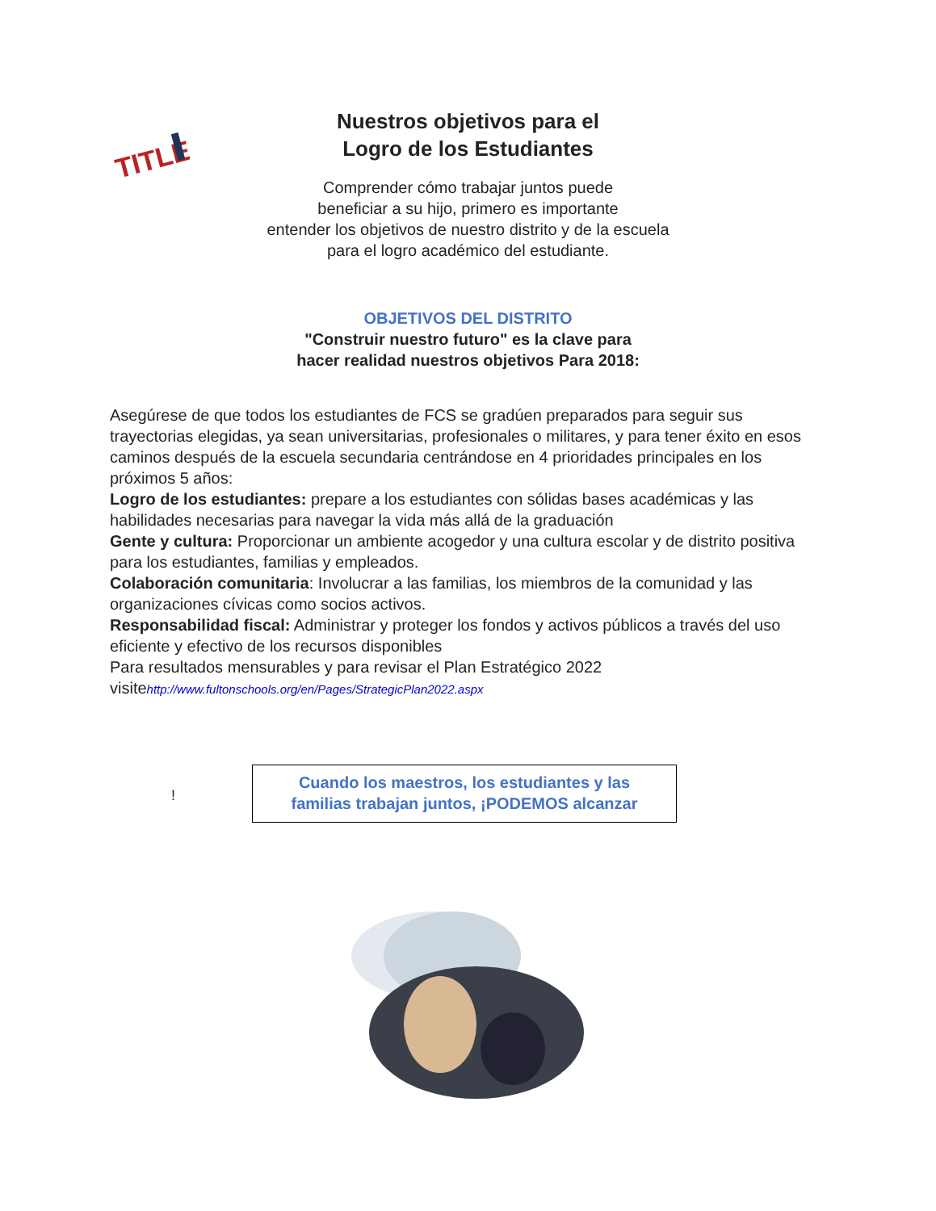TITLE
Nuestros objetivos para el
Logro de los Estudiantes
Comprender cómo trabajar juntos puede
beneficiar a su hijo, primero es importante
entender los objetivos de nuestro distrito y de la escuela
para el logro académico del estudiante.
OBJETIVOS DEL DISTRITO
"Construir nuestro futuro" es la clave para
hacer realidad nuestros objetivos Para 2018:
Asegúrese de que todos los estudiantes de FCS se gradúen preparados para seguir sus trayectorias elegidas, ya sean universitarias, profesionales o militares, y para tener éxito en esos caminos después de la escuela secundaria centrándose en 4 prioridades principales en los próximos 5 años:
Logro de los estudiantes: prepare a los estudiantes con sólidas bases académicas y las habilidades necesarias para navegar la vida más allá de la graduación
Gente y cultura: Proporcionar un ambiente acogedor y una cultura escolar y de distrito positiva para los estudiantes, familias y empleados.
Colaboración comunitaria: Involucrar a las familias, los miembros de la comunidad y las organizaciones cívicas como socios activos.
Responsabilidad fiscal: Administrar y proteger los fondos y activos públicos a través del uso eficiente y efectivo de los recursos disponibles
Para resultados mensurables y para revisar el Plan Estratégico 2022
visitehttp://www.fultonschools.org/en/Pages/StrategicPlan2022.aspx
!
Cuando los maestros, los estudiantes y las
familias trabajan juntos, ¡PODEMOS alcanzar